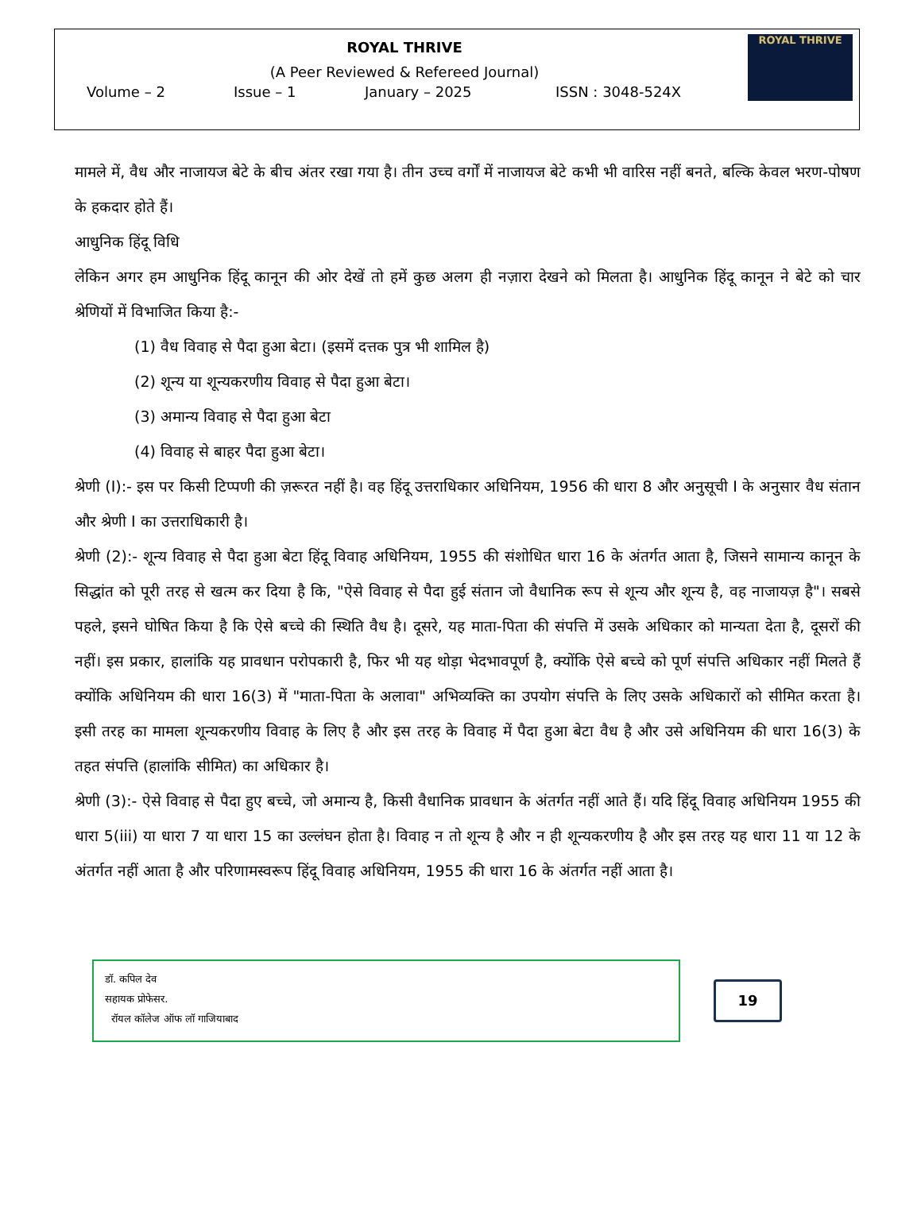ROYAL THRIVE
(A Peer Reviewed & Refereed Journal)
Volume – 2 Issue – 1 January – 2025 ISSN : 3048-524X
ROYAL THRIVE
मामले में, वैध और नाजायज बेटे के बीच अंतर रखा गया है। तीन उच्च वर्गों में नाजायज बेटे कभी भी वारिस नहीं बनते, बल्कि केवल भरण-पोषण के हकदार होते हैं।
आधुनिक हिंदू विधि
लेकिन अगर हम आधुनिक हिंदू कानून की ओर देखें तो हमें कुछ अलग ही नज़ारा देखने को मिलता है। आधुनिक हिंदू कानून ने बेटे को चार श्रेणियों में विभाजित किया है:-
(1) वैध विवाह से पैदा हुआ बेटा। (इसमें दत्तक पुत्र भी शामिल है)
(2) शून्य या शून्यकरणीय विवाह से पैदा हुआ बेटा।
(3) अमान्य विवाह से पैदा हुआ बेटा
(4) विवाह से बाहर पैदा हुआ बेटा।
श्रेणी (I):- इस पर किसी टिप्पणी की ज़रूरत नहीं है। वह हिंदू उत्तराधिकार अधिनियम, 1956 की धारा 8 और अनुसूची I के अनुसार वैध संतान और श्रेणी I का उत्तराधिकारी है।
श्रेणी (2):- शून्य विवाह से पैदा हुआ बेटा हिंदू विवाह अधिनियम, 1955 की संशोधित धारा 16 के अंतर्गत आता है, जिसने सामान्य कानून के सिद्धांत को पूरी तरह से खत्म कर दिया है कि, "ऐसे विवाह से पैदा हुई संतान जो वैधानिक रूप से शून्य और शून्य है, वह नाजायज़ है"। सबसे पहले, इसने घोषित किया है कि ऐसे बच्चे की स्थिति वैध है। दूसरे, यह माता-पिता की संपत्ति में उसके अधिकार को मान्यता देता है, दूसरों की नहीं। इस प्रकार, हालांकि यह प्रावधान परोपकारी है, फिर भी यह थोड़ा भेदभावपूर्ण है, क्योंकि ऐसे बच्चे को पूर्ण संपत्ति अधिकार नहीं मिलते हैं क्योंकि अधिनियम की धारा 16(3) में "माता-पिता के अलावा" अभिव्यक्ति का उपयोग संपत्ति के लिए उसके अधिकारों को सीमित करता है। इसी तरह का मामला शून्यकरणीय विवाह के लिए है और इस तरह के विवाह में पैदा हुआ बेटा वैध है और उसे अधिनियम की धारा 16(3) के तहत संपत्ति (हालांकि सीमित) का अधिकार है।
श्रेणी (3):- ऐसे विवाह से पैदा हुए बच्चे, जो अमान्य है, किसी वैधानिक प्रावधान के अंतर्गत नहीं आते हैं। यदि हिंदू विवाह अधिनियम 1955 की धारा 5(iii) या धारा 7 या धारा 15 का उल्लंघन होता है। विवाह न तो शून्य है और न ही शून्यकरणीय है और इस तरह यह धारा 11 या 12 के अंतर्गत नहीं आता है और परिणामस्वरूप हिंदू विवाह अधिनियम, 1955 की धारा 16 के अंतर्गत नहीं आता है।
डॉ. कपिल देव
सहायक प्रोफेसर.
रॉयल कॉलेज ऑफ लॉ गाजियाबाद
19